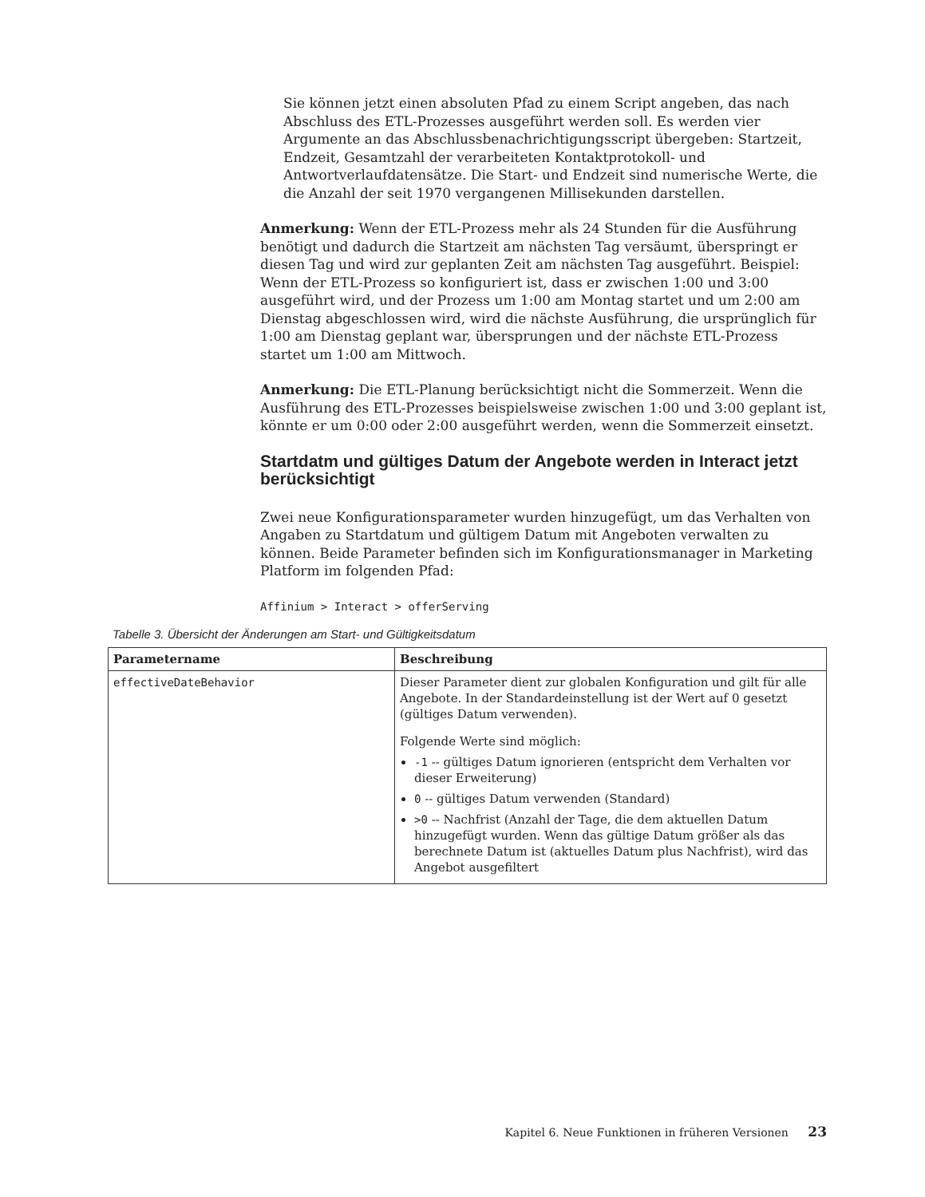Sie können jetzt einen absoluten Pfad zu einem Script angeben, das nach Abschluss des ETL-Prozesses ausgeführt werden soll. Es werden vier Argumente an das Abschlussbenachrichtigungsscript übergeben: Startzeit, Endzeit, Gesamtzahl der verarbeiteten Kontaktprotokoll- und Antwortverlaufdatensätze. Die Start- und Endzeit sind numerische Werte, die die Anzahl der seit 1970 vergangenen Millisekunden darstellen.
Anmerkung: Wenn der ETL-Prozess mehr als 24 Stunden für die Ausführung benötigt und dadurch die Startzeit am nächsten Tag versäumt, überspringt er diesen Tag und wird zur geplanten Zeit am nächsten Tag ausgeführt. Beispiel: Wenn der ETL-Prozess so konfiguriert ist, dass er zwischen 1:00 und 3:00 ausgeführt wird, und der Prozess um 1:00 am Montag startet und um 2:00 am Dienstag abgeschlossen wird, wird die nächste Ausführung, die ursprünglich für 1:00 am Dienstag geplant war, übersprungen und der nächste ETL-Prozess startet um 1:00 am Mittwoch.
Anmerkung: Die ETL-Planung berücksichtigt nicht die Sommerzeit. Wenn die Ausführung des ETL-Prozesses beispielsweise zwischen 1:00 und 3:00 geplant ist, könnte er um 0:00 oder 2:00 ausgeführt werden, wenn die Sommerzeit einsetzt.
Startdatm und gültiges Datum der Angebote werden in Interact jetzt berücksichtigt
Zwei neue Konfigurationsparameter wurden hinzugefügt, um das Verhalten von Angaben zu Startdatum und gültigem Datum mit Angeboten verwalten zu können. Beide Parameter befinden sich im Konfigurationsmanager in Marketing Platform im folgenden Pfad:
Affinium > Interact > offerServing
Tabelle 3. Übersicht der Änderungen am Start- und Gültigkeitsdatum
| Parametername | Beschreibung |
| --- | --- |
| effectiveDateBehavior | Dieser Parameter dient zur globalen Konfiguration und gilt für alle Angebote. In der Standardeinstellung ist der Wert auf 0 gesetzt (gültiges Datum verwenden). Folgende Werte sind möglich: -1 -- gültiges Datum ignorieren (entspricht dem Verhalten vor dieser Erweiterung) 0 -- gültiges Datum verwenden (Standard) >0 -- Nachfrist (Anzahl der Tage, die dem aktuellen Datum hinzugefügt wurden. Wenn das gültige Datum größer als das berechnete Datum ist (aktuelles Datum plus Nachfrist), wird das Angebot ausgefiltert |
Kapitel 6. Neue Funktionen in früheren Versionen 23